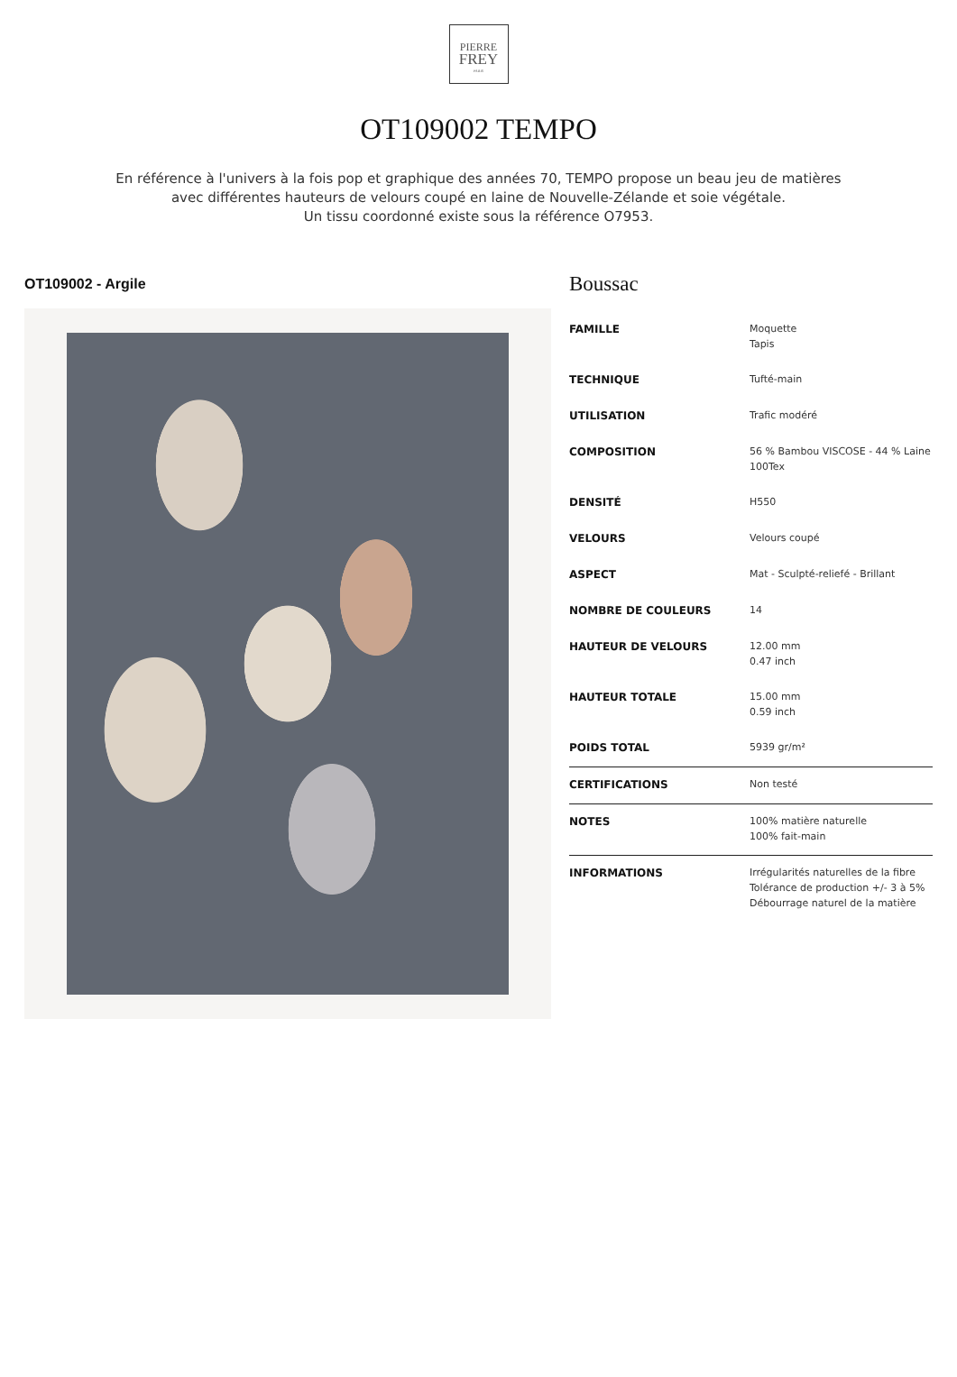PIERRE
FREY
PARIS
OT109002 TEMPO
En référence à l'univers à la fois pop et graphique des années 70, TEMPO propose un beau jeu de matières avec différentes hauteurs de velours coupé en laine de Nouvelle-Zélande et soie végétale.
Un tissu coordonné existe sous la référence O7953.
OT109002 - Argile
Boussac
| FAMILLE | Moquette Tapis |
| TECHNIQUE | Tufté-main |
| UTILISATION | Trafic modéré |
| COMPOSITION | 56 % Bambou VISCOSE - 44 % Laine 100Tex |
| DENSITÉ | H550 |
| VELOURS | Velours coupé |
| ASPECT | Mat - Sculpté-reliefé - Brillant |
| NOMBRE DE COULEURS | 14 |
| HAUTEUR DE VELOURS | 12.00 mm 0.47 inch |
| HAUTEUR TOTALE | 15.00 mm 0.59 inch |
| POIDS TOTAL | 5939 gr/m² |
| CERTIFICATIONS | Non testé |
| NOTES | 100% matière naturelle 100% fait-main |
| INFORMATIONS | Irrégularités naturelles de la fibre Tolérance de production +/- 3 à 5% Débourrage naturel de la matière |